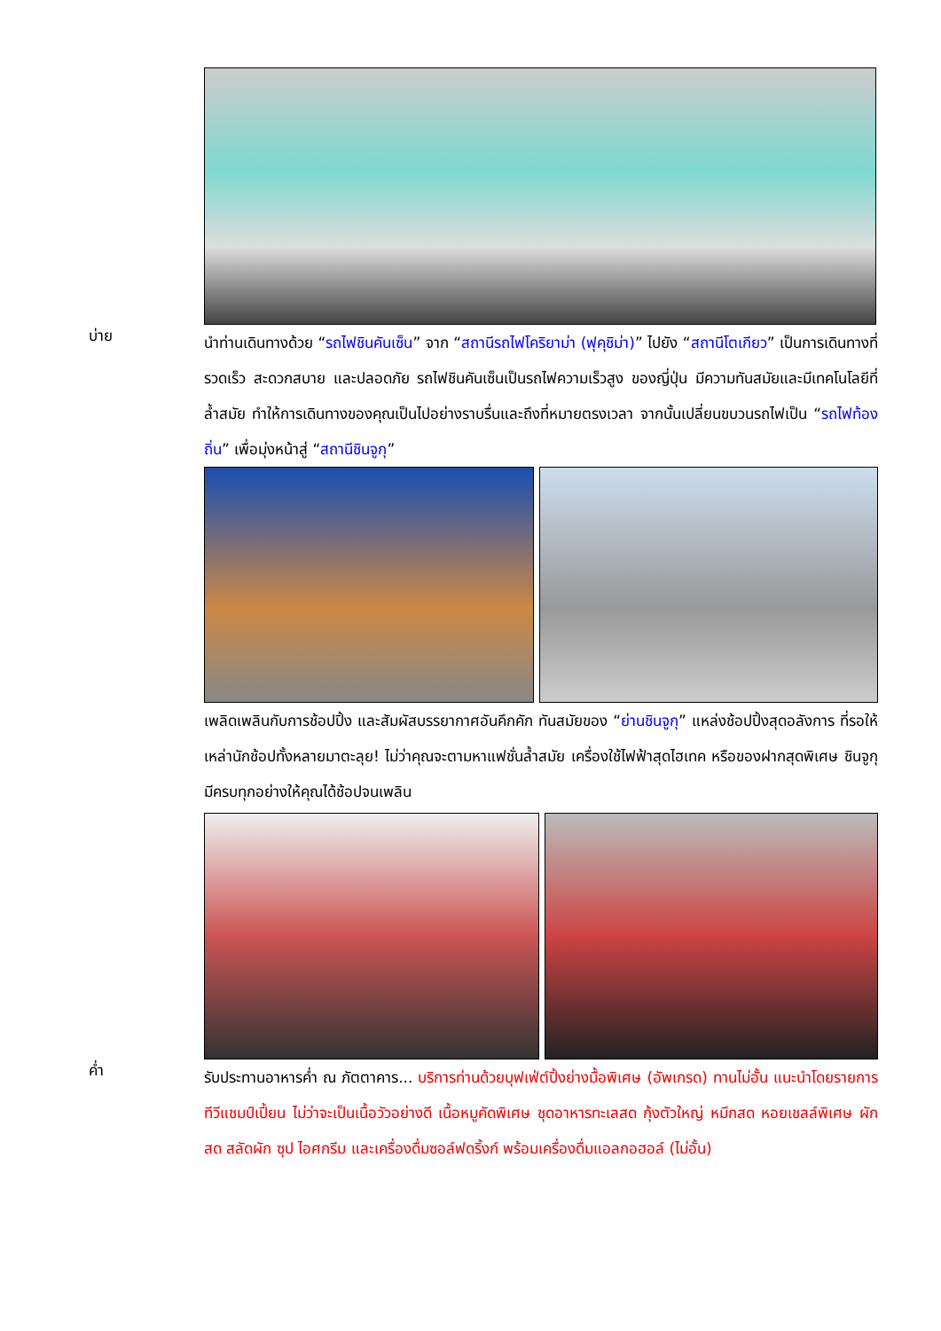บ่าย
นำท่านเดินทางด้วย “รถไฟชินคันเซ็น” จาก “สถานีรถไฟโคริยาม่า (ฟุคุชิม่า)” ไปยัง “สถานีโตเกียว” เป็นการเดินทางที่รวดเร็ว สะดวกสบาย และปลอดภัย รถไฟชินคันเซ็นเป็นรถไฟความเร็วสูง ของญี่ปุ่น มีความทันสมัยและมีเทคโนโลยีที่ล้ำสมัย ทำให้การเดินทางของคุณเป็นไปอย่างราบรื่นและถึงที่หมายตรงเวลา จากนั้นเปลี่ยนขบวนรถไฟเป็น “รถไฟท้องถิ่น” เพื่อมุ่งหน้าสู่ “สถานีชินจูกุ”
เพลิดเพลินกับการช้อปปิ้ง และสัมผัสบรรยากาศอันคึกคัก ทันสมัยของ “ย่านชินจูกุ” แหล่งช้อปปิ้งสุดอลังการ ที่รอให้เหล่านักช้อปทั้งหลายมาตะลุย! ไม่ว่าคุณจะตามหาแฟชั่นล้ำสมัย เครื่องใช้ไฟฟ้าสุดไฮเทค หรือของฝากสุดพิเศษ ชินจูกุมีครบทุกอย่างให้คุณได้ช้อปจนเพลิน
ค่ำ
รับประทานอาหารค่ำ ณ ภัตตาคาร... บริการท่านด้วยบุฟเฟ่ต์ปิ้งย่างมื้อพิเศษ (อัพเกรด) ทานไม่อั้น แนะนำโดยรายการทีวีแชมป์เปี้ยน ไม่ว่าจะเป็นเนื้อวัวอย่างดี เนื้อหมูคัดพิเศษ ชุดอาหารทะเลสด กุ้งตัวใหญ่ หมึกสด หอยเชลล์พิเศษ ผักสด สลัดผัก ซุป ไอศกรีม และเครื่องดื่มซอล์ฟดริ้งก์ พร้อมเครื่องดื่มแอลกอฮอล์ (ไม่อั้น)